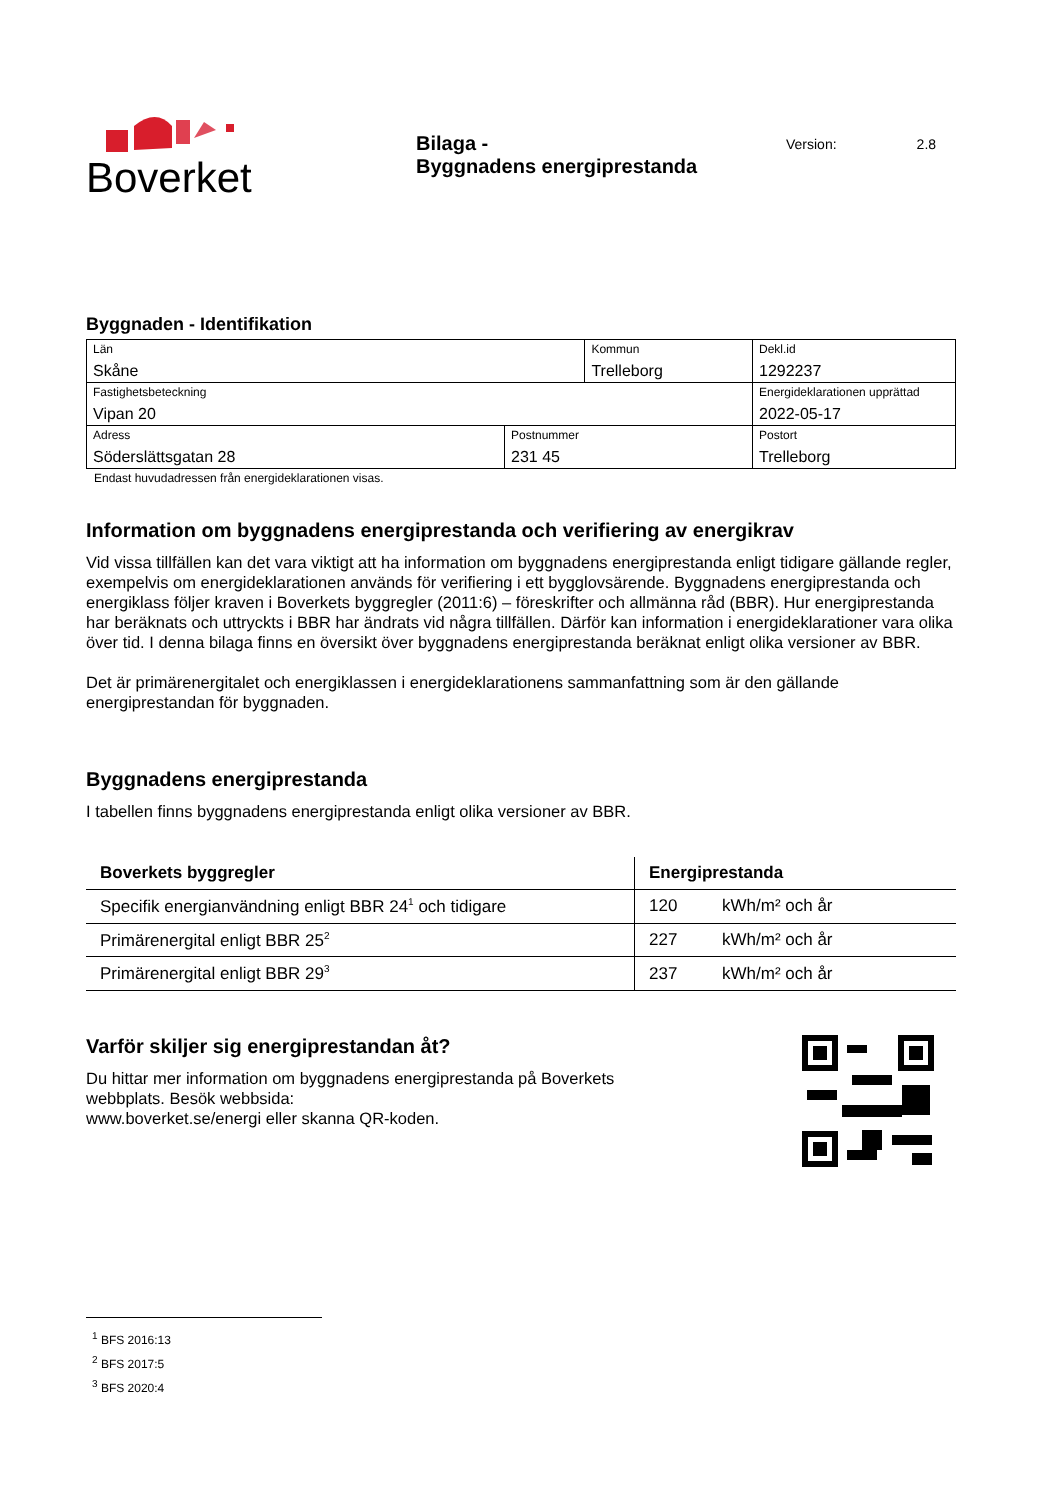Boverket
Bilaga -
Byggnadens energiprestanda
Version: 2.8
Byggnaden - Identifikation
| Län Skåne | | Kommun Trelleborg | | Dekl.id 1292237 |
| Fastighetsbeteckning Vipan 20 | | | | Energideklarationen upprättad 2022-05-17 |
| Adress Söderslättsgatan 28 | Postnummer 231 45 | | Postort Trelleborg | |
Endast huvudadressen från energideklarationen visas.
Information om byggnadens energiprestanda och verifiering av energikrav
Vid vissa tillfällen kan det vara viktigt att ha information om byggnadens energiprestanda enligt tidigare gällande regler, exempelvis om energideklarationen används för verifiering i ett bygglovsärende. Byggnadens energiprestanda och energiklass följer kraven i Boverkets byggregler (2011:6) – föreskrifter och allmänna råd (BBR). Hur energiprestanda har beräknats och uttryckts i BBR har ändrats vid några tillfällen. Därför kan information i energideklarationer vara olika över tid. I denna bilaga finns en översikt över byggnadens energiprestanda beräknat enligt olika versioner av BBR.
Det är primärenergitalet och energiklassen i energideklarationens sammanfattning som är den gällande energiprestandan för byggnaden.
Byggnadens energiprestanda
I tabellen finns byggnadens energiprestanda enligt olika versioner av BBR.
| Boverkets byggregler | Energiprestanda | |
| --- | --- | --- |
| Specifik energianvändning enligt BBR 24<sup>1</sup> och tidigare | 120 | kWh/m² och år |
| Primärenergital enligt BBR 25<sup>2</sup> | 227 | kWh/m² och år |
| Primärenergital enligt BBR 29<sup>3</sup> | 237 | kWh/m² och år |
Varför skiljer sig energiprestandan åt?
Du hittar mer information om byggnadens energiprestanda på Boverkets
webbplats. Besök webbsida:
www.boverket.se/energi eller skanna QR-koden.
<sup>1</sup> BFS 2016:13
<sup>2</sup> BFS 2017:5
<sup>3</sup> BFS 2020:4